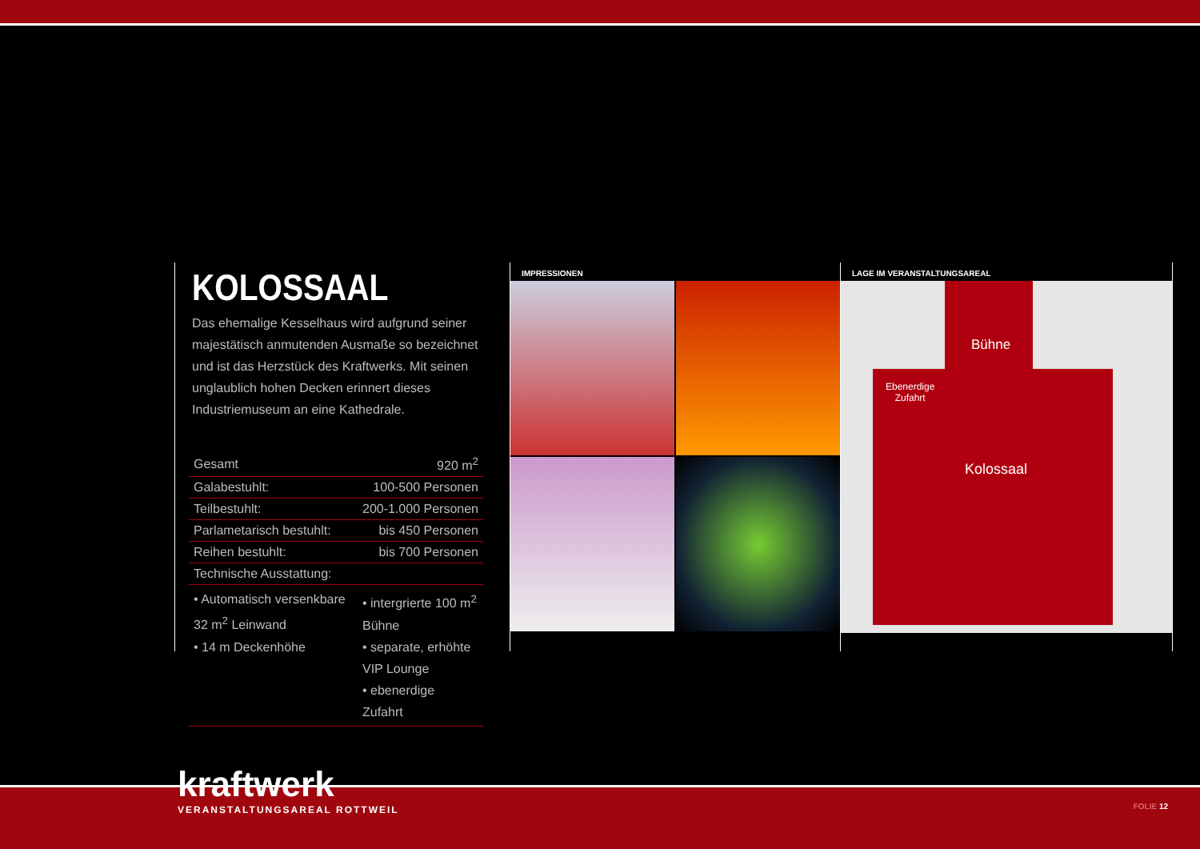KOLOSSAAL
Das ehemalige Kesselhaus wird aufgrund seiner majestätisch anmutenden Ausmaße so bezeichnet und ist das Herzstück des Kraftwerks. Mit seinen unglaublich hohen Decken erinnert dieses Industriemuseum an eine Kathedrale.
| Gesamt | 920 m<sup>2</sup> |
| Galabestuhlt: | 100-500 Personen |
| Teilbestuhlt: | 200-1.000 Personen |
| Parlametarisch bestuhlt: | bis 450 Personen |
| Reihen bestuhlt: | bis 700 Personen |
| Technische Ausstattung: | |
| • Automatisch versenkbare 32 m<sup>2</sup> Leinwand • 14 m Deckenhöhe | • intergrierte 100 m<sup>2</sup> Bühne • separate, erhöhte VIP Lounge • ebenerdige Zufahrt |
IMPRESSIONEN LAGE IM VERANSTALTUNGSAREAL
Bühne
Ebenerdige
Zufahrt
Kolossaal
kraftwerk
VERANSTALTUNGSAREAL ROTTWEIL
FOLIE 12